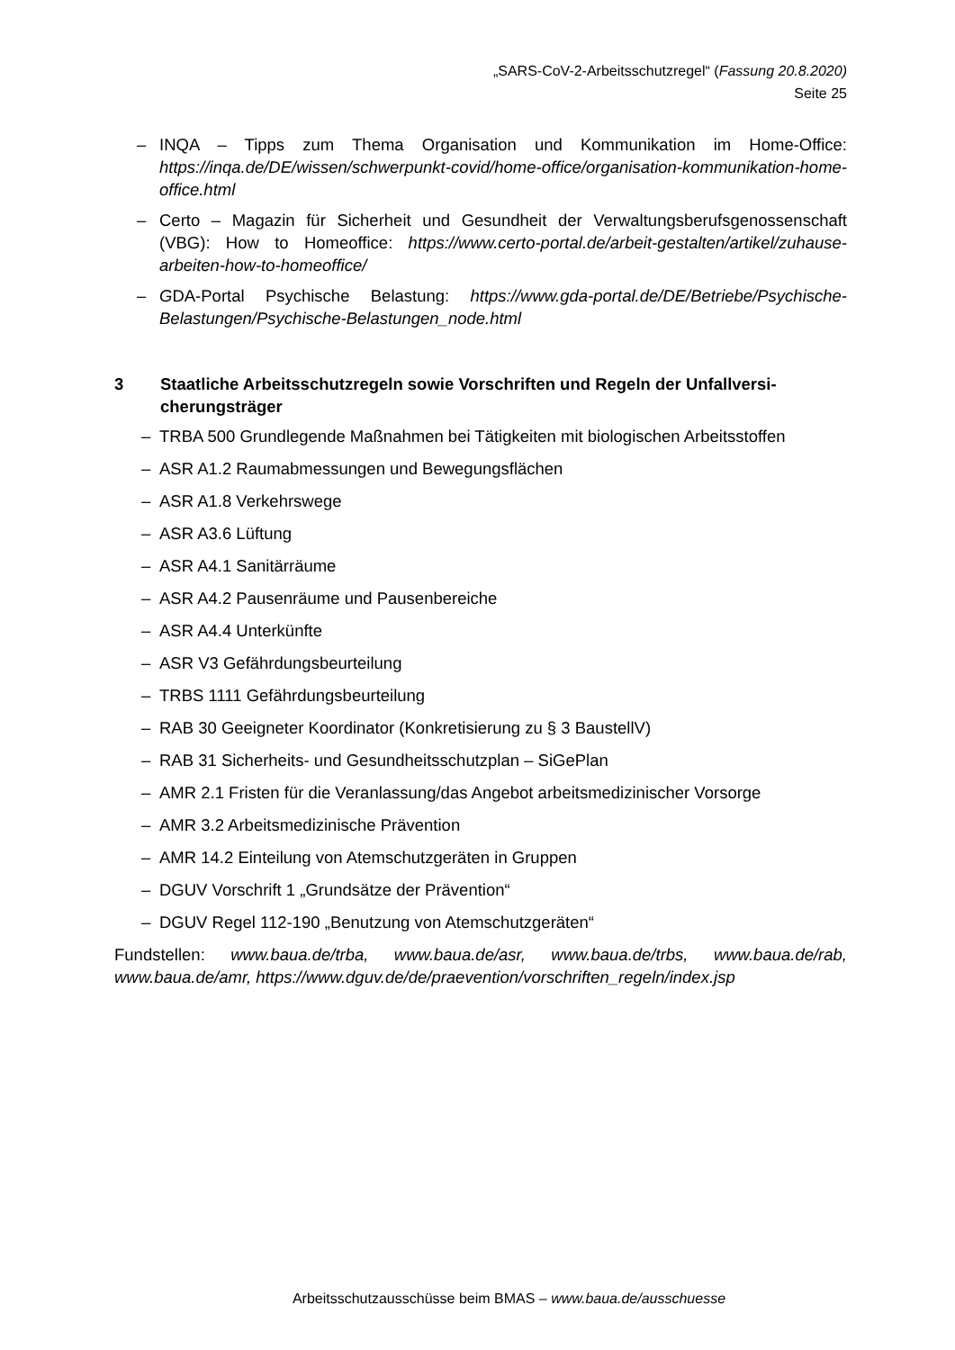„SARS-CoV-2-Arbeitsschutzregel“ (Fassung 20.8.2020)
Seite 25
– INQA – Tipps zum Thema Organisation und Kommunikation im Home-Office: https://inqa.de/DE/wissen/schwerpunkt-covid/home-office/organisation-kommunikation-home-office.html
– Certo – Magazin für Sicherheit und Gesundheit der Verwaltungsberufsgenossenschaft (VBG): How to Homeoffice: https://www.certo-portal.de/arbeit-gestalten/artikel/zuhause-arbeiten-how-to-homeoffice/
– GDA-Portal Psychische Belastung: https://www.gda-portal.de/DE/Betriebe/Psychische-Belastungen/Psychische-Belastungen_node.html
3 Staatliche Arbeitsschutzregeln sowie Vorschriften und Regeln der Unfallversi-cherungsträger
– TRBA 500 Grundlegende Maßnahmen bei Tätigkeiten mit biologischen Arbeitsstoffen
– ASR A1.2 Raumabmessungen und Bewegungsflächen
– ASR A1.8 Verkehrswege
– ASR A3.6 Lüftung
– ASR A4.1 Sanitärräume
– ASR A4.2 Pausenräume und Pausenbereiche
– ASR A4.4 Unterkünfte
– ASR V3 Gefährdungsbeurteilung
– TRBS 1111 Gefährdungsbeurteilung
– RAB 30 Geeigneter Koordinator (Konkretisierung zu § 3 BaustellV)
– RAB 31 Sicherheits- und Gesundheitsschutzplan – SiGePlan
– AMR 2.1 Fristen für die Veranlassung/das Angebot arbeitsmedizinischer Vorsorge
– AMR 3.2 Arbeitsmedizinische Prävention
– AMR 14.2 Einteilung von Atemschutzgeräten in Gruppen
– DGUV Vorschrift 1 „Grundsätze der Prävention“
– DGUV Regel 112-190 „Benutzung von Atemschutzgeräten“
Fundstellen: www.baua.de/trba, www.baua.de/asr, www.baua.de/trbs, www.baua.de/rab, www.baua.de/amr, https://www.dguv.de/de/praevention/vorschriften_regeln/index.jsp
Arbeitsschutzausschüsse beim BMAS – www.baua.de/ausschuesse